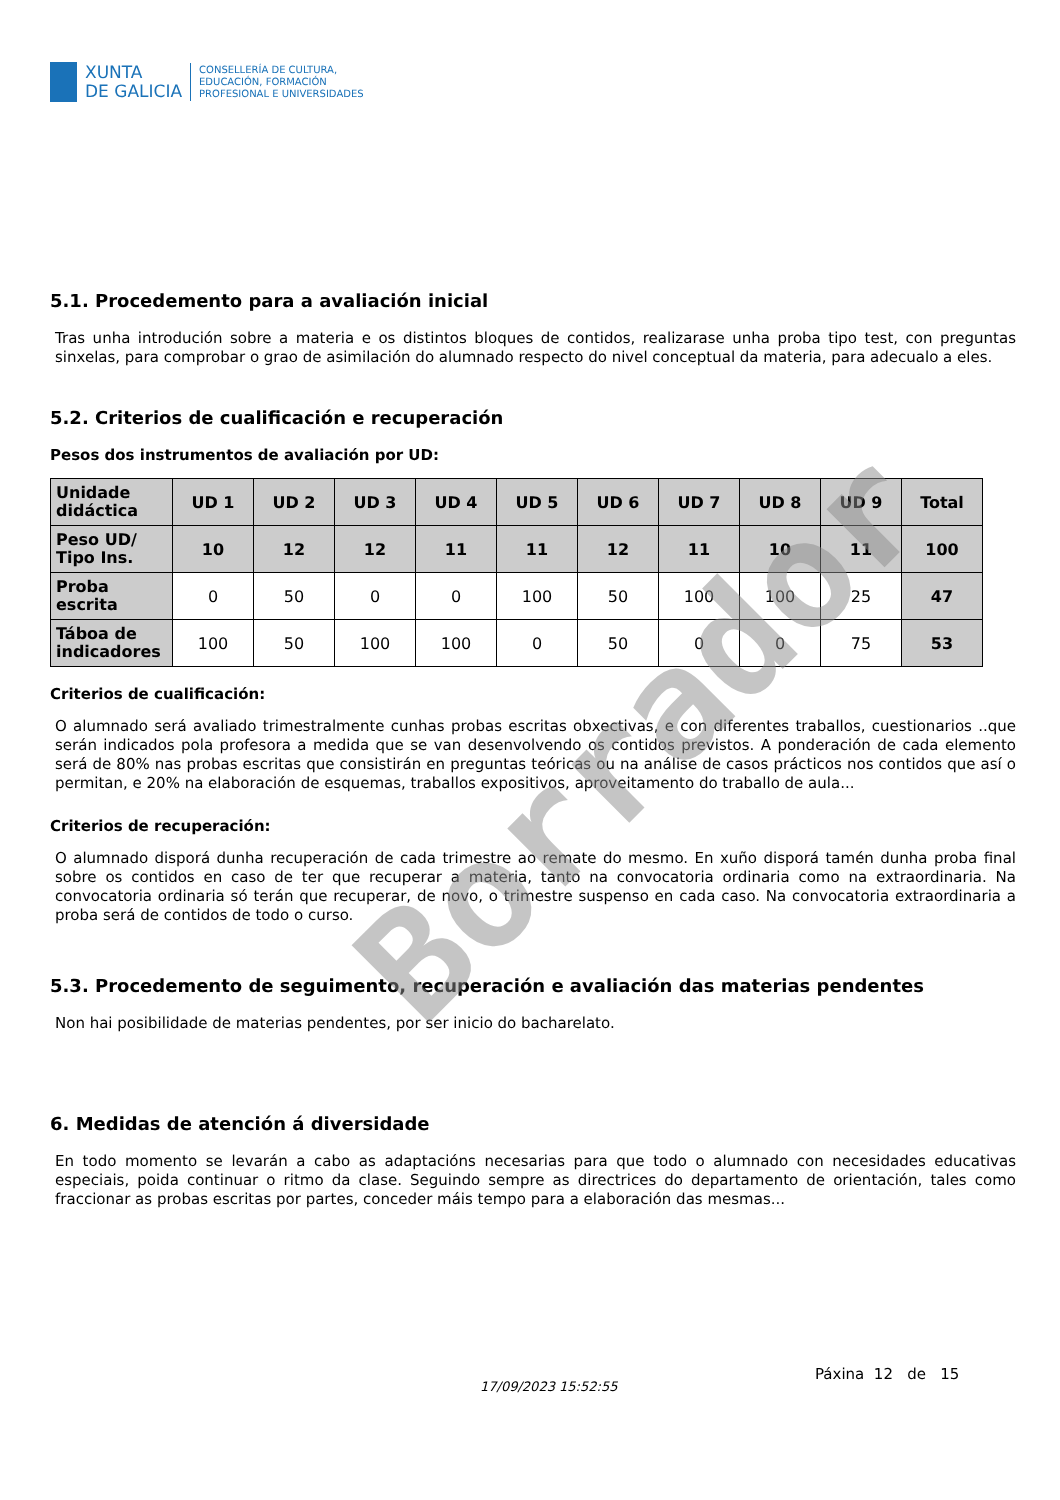XUNTA
DE GALICIA
CONSELLERÍA DE CULTURA,
EDUCACIÓN, FORMACIÓN
PROFESIONAL E UNIVERSIDADES
5.1. Procedemento para a avaliación inicial
Tras unha introdución sobre a materia e os distintos bloques de contidos, realizarase unha proba tipo test, con preguntas sinxelas, para comprobar o grao de asimilación do alumnado respecto do nivel conceptual da materia, para adecualo a eles.
5.2. Criterios de cualificación e recuperación
Pesos dos instrumentos de avaliación por UD:
| Unidade didáctica | UD 1 | UD 2 | UD 3 | UD 4 | UD 5 | UD 6 | UD 7 | UD 8 | UD 9 | Total |
| --- | --- | --- | --- | --- | --- | --- | --- | --- | --- | --- |
| Peso UD/ Tipo Ins. | 10 | 12 | 12 | 11 | 11 | 12 | 11 | 10 | 11 | 100 |
| Proba escrita | 0 | 50 | 0 | 0 | 100 | 50 | 100 | 100 | 25 | 47 |
| Táboa de indicadores | 100 | 50 | 100 | 100 | 0 | 50 | 0 | 0 | 75 | 53 |
Criterios de cualificación:
O alumnado será avaliado trimestralmente cunhas probas escritas obxectivas, e con diferentes traballos, cuestionarios ..que serán indicados pola profesora a medida que se van desenvolvendo os contidos previstos. A ponderación de cada elemento será de 80% nas probas escritas que consistirán en preguntas teóricas ou na análise de casos prácticos nos contidos que así o permitan, e 20% na elaboración de esquemas, traballos expositivos, aproveitamento do traballo de aula...
Criterios de recuperación:
O alumnado disporá dunha recuperación de cada trimestre ao remate do mesmo. En xuño disporá tamén dunha proba final sobre os contidos en caso de ter que recuperar a materia, tanto na convocatoria ordinaria como na extraordinaria. Na convocatoria ordinaria só terán que recuperar, de novo, o trimestre suspenso en cada caso. Na convocatoria extraordinaria a proba será de contidos de todo o curso.
5.3. Procedemento de seguimento, recuperación e avaliación das materias pendentes
Non hai posibilidade de materias pendentes, por ser inicio do bacharelato.
6. Medidas de atención á diversidade
En todo momento se levarán a cabo as adaptacións necesarias para que todo o alumnado con necesidades educativas especiais, poida continuar o ritmo da clase. Seguindo sempre as directrices do departamento de orientación, tales como fraccionar as probas escritas por partes, conceder máis tempo para a elaboración das mesmas...
Borrador
17/09/2023 15:52:55
Páxina 12 de 15